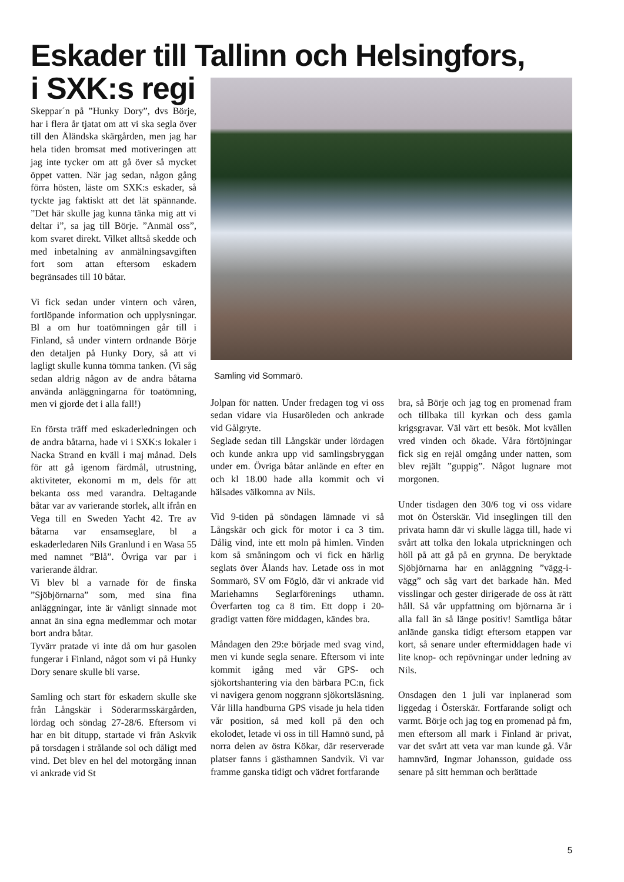Eskader till Tallinn och Helsingfors,
i SXK:s regi
Skeppar´n på ”Hunky Dory”, dvs Börje, har i flera år tjatat om att vi ska segla över till den Åländska skärgården, men jag har hela tiden bromsat med motiveringen att jag inte tycker om att gå över så mycket öppet vatten. När jag sedan, någon gång förra hösten, läste om SXK:s eskader, så tyckte jag faktiskt att det lät spännande. ”Det här skulle jag kunna tänka mig att vi deltar i”, sa jag till Börje. ”Anmäl oss”, kom svaret direkt. Vilket alltså skedde och med inbetalning av anmälningsavgiften fort som attan eftersom eskadern begränsades till 10 båtar.
Vi fick sedan under vintern och våren, fortlöpande information och upplysningar. Bl a om hur toatömningen går till i Finland, så under vintern ordnande Börje den detaljen på Hunky Dory, så att vi lagligt skulle kunna tömma tanken. (Vi såg sedan aldrig någon av de andra båtarna använda anläggningarna för toatömning, men vi gjorde det i alla fall!)
En första träff med eskaderledningen och de andra båtarna, hade vi i SXK:s lokaler i Nacka Strand en kväll i maj månad. Dels för att gå igenom färdmål, utrustning, aktiviteter, ekonomi m m, dels för att bekanta oss med varandra. Deltagande båtar var av varierande storlek, allt ifrån en Vega till en Sweden Yacht 42. Tre av båtarna var ensamseglare, bl a eskaderledaren Nils Granlund i en Wasa 55 med namnet ”Blå”. Övriga var par i varierande åldrar.
Vi blev bl a varnade för de finska ”Sjöbjörnarna” som, med sina fina anläggningar, inte är vänligt sinnade mot annat än sina egna medlemmar och motar bort andra båtar.
Tyvärr pratade vi inte då om hur gasolen fungerar i Finland, något som vi på Hunky Dory senare skulle bli varse.
Samling och start för eskadern skulle ske från Långskär i Söderarmsskärgården, lördag och söndag 27-28/6. Eftersom vi har en bit ditupp, startade vi från Askvik på torsdagen i strålande sol och dåligt med vind. Det blev en hel del motorgång innan vi ankrade vid St
Samling vid Sommarö.
Jolpan för natten. Under fredagen tog vi oss sedan vidare via Husaröleden och ankrade vid Gålgryte.
Seglade sedan till Långskär under lördagen och kunde ankra upp vid samlingsbryggan under em. Övriga båtar anlände en efter en och kl 18.00 hade alla kommit och vi hälsades välkomna av Nils.
Vid 9-tiden på söndagen lämnade vi så Långskär och gick för motor i ca 3 tim. Dålig vind, inte ett moln på himlen. Vinden kom så småningom och vi fick en härlig seglats över Ålands hav. Letade oss in mot Sommarö, SV om Föglö, där vi ankrade vid Mariehamns Seglarförenings uthamn. Överfarten tog ca 8 tim. Ett dopp i 20-gradigt vatten före middagen, kändes bra.
Måndagen den 29:e började med svag vind, men vi kunde segla senare. Eftersom vi inte kommit igång med vår GPS- och sjökortshantering via den bärbara PC:n, fick vi navigera genom noggrann sjökortsläsning. Vår lilla handburna GPS visade ju hela tiden vår position, så med koll på den och ekolodet, letade vi oss in till Hamnö sund, på norra delen av östra Kökar, där reserverade platser fanns i gästhamnen Sandvik. Vi var framme ganska tidigt och vädret fortfarande
bra, så Börje och jag tog en promenad fram och tillbaka till kyrkan och dess gamla krigsgravar. Väl värt ett besök. Mot kvällen vred vinden och ökade. Våra förtöjningar fick sig en rejäl omgång under natten, som blev rejält ”guppig”. Något lugnare mot morgonen.
Under tisdagen den 30/6 tog vi oss vidare mot ön Österskär. Vid inseglingen till den privata hamn där vi skulle lägga till, hade vi svårt att tolka den lokala utprickningen och höll på att gå på en grynna. De beryktade Sjöbjörnarna har en anläggning ”vägg-i-vägg” och såg vart det barkade hän. Med visslingar och gester dirigerade de oss åt rätt håll. Så vår uppfattning om björnarna är i alla fall än så länge positiv! Samtliga båtar anlände ganska tidigt eftersom etappen var kort, så senare under eftermiddagen hade vi lite knop- och repövningar under ledning av Nils.
Onsdagen den 1 juli var inplanerad som liggedag i Österskär. Fortfarande soligt och varmt. Börje och jag tog en promenad på fm, men eftersom all mark i Finland är privat, var det svårt att veta var man kunde gå. Vår hamnvärd, Ingmar Johansson, guidade oss senare på sitt hemman och berättade
5